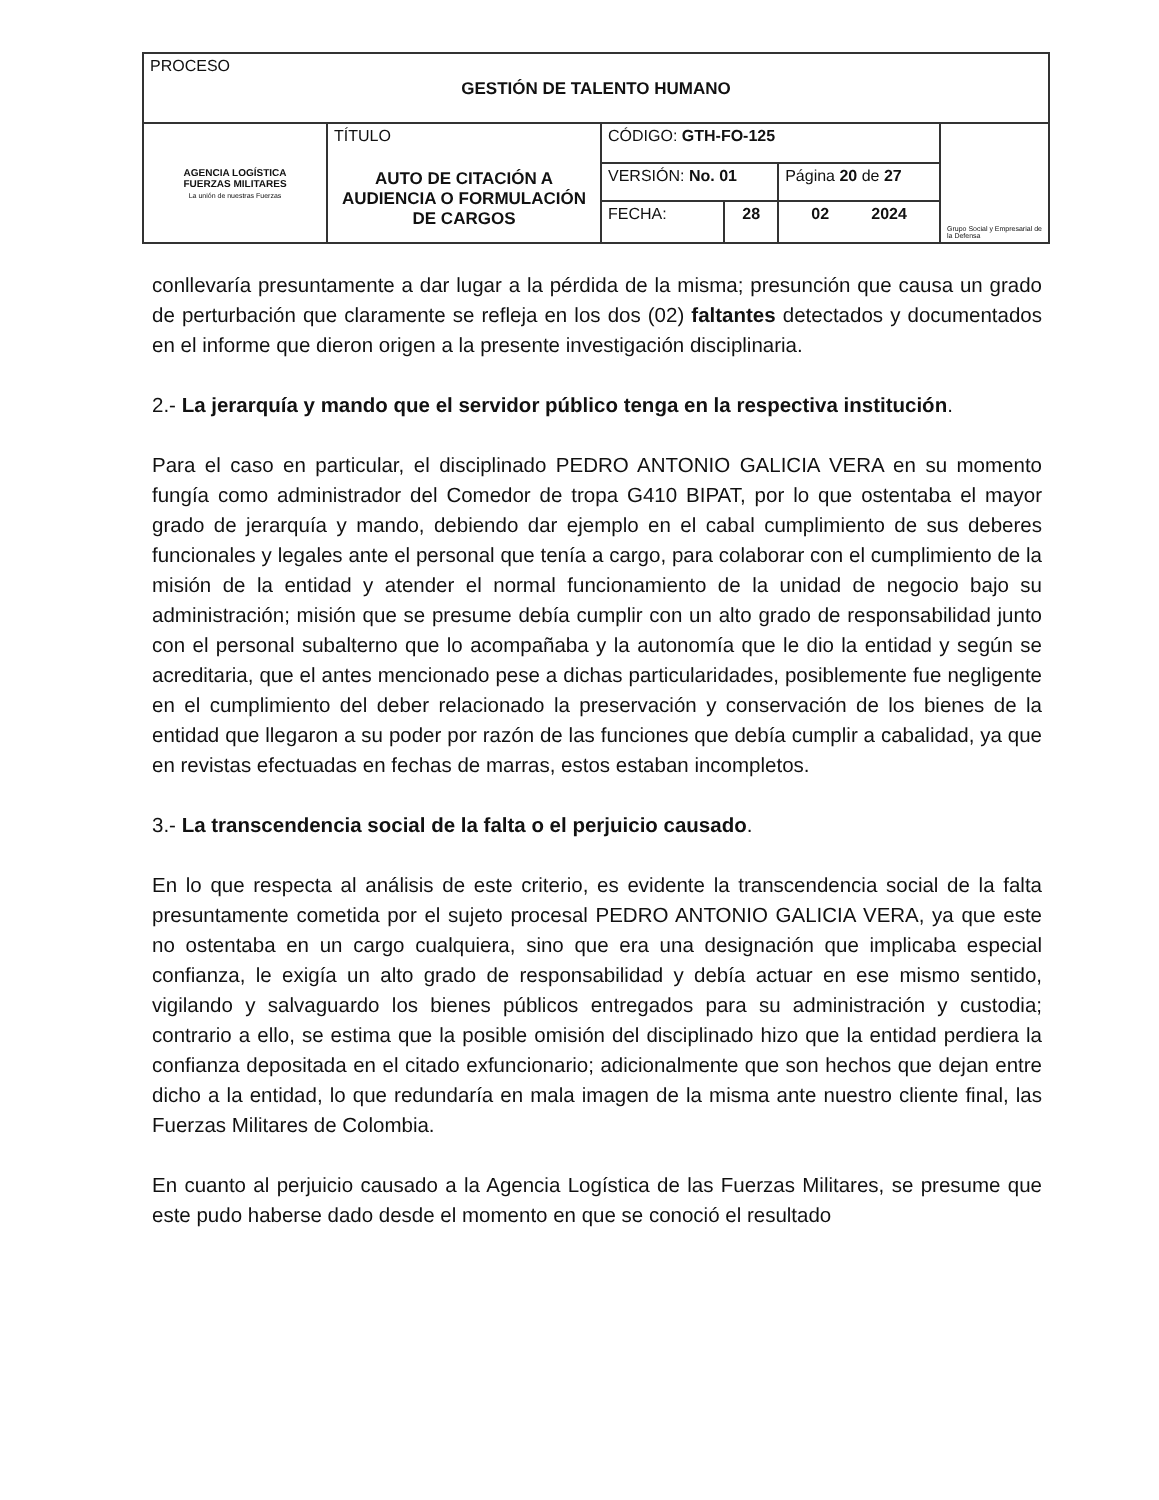| PROCESO GESTIÓN DE TALENTO HUMANO | | | | | |
| AGENCIA LOGÍSTICA FUERZAS MILITARES La unión de nuestras Fuerzas | TÍTULO AUTO DE CITACIÓN A AUDIENCIA O FORMULACIÓN DE CARGOS | CÓDIGO: GTH-FO-125 | | | Grupo Social y Empresarial de la Defensa |
| | | VERSIÓN: No. 01 | | Página 20 de 27 | |
| | | FECHA: | 28 | 02 2024 | |
conllevaría presuntamente a dar lugar a la pérdida de la misma; presunción que causa un grado de perturbación que claramente se refleja en los dos (02) faltantes detectados y documentados en el informe que dieron origen a la presente investigación disciplinaria.
2.- La jerarquía y mando que el servidor público tenga en la respectiva institución.
Para el caso en particular, el disciplinado PEDRO ANTONIO GALICIA VERA en su momento fungía como administrador del Comedor de tropa G410 BIPAT, por lo que ostentaba el mayor grado de jerarquía y mando, debiendo dar ejemplo en el cabal cumplimiento de sus deberes funcionales y legales ante el personal que tenía a cargo, para colaborar con el cumplimiento de la misión de la entidad y atender el normal funcionamiento de la unidad de negocio bajo su administración; misión que se presume debía cumplir con un alto grado de responsabilidad junto con el personal subalterno que lo acompañaba y la autonomía que le dio la entidad y según se acreditaria, que el antes mencionado pese a dichas particularidades, posiblemente fue negligente en el cumplimiento del deber relacionado la preservación y conservación de los bienes de la entidad que llegaron a su poder por razón de las funciones que debía cumplir a cabalidad, ya que en revistas efectuadas en fechas de marras, estos estaban incompletos.
3.- La transcendencia social de la falta o el perjuicio causado.
En lo que respecta al análisis de este criterio, es evidente la transcendencia social de la falta presuntamente cometida por el sujeto procesal PEDRO ANTONIO GALICIA VERA, ya que este no ostentaba en un cargo cualquiera, sino que era una designación que implicaba especial confianza, le exigía un alto grado de responsabilidad y debía actuar en ese mismo sentido, vigilando y salvaguardo los bienes públicos entregados para su administración y custodia; contrario a ello, se estima que la posible omisión del disciplinado hizo que la entidad perdiera la confianza depositada en el citado exfuncionario; adicionalmente que son hechos que dejan entre dicho a la entidad, lo que redundaría en mala imagen de la misma ante nuestro cliente final, las Fuerzas Militares de Colombia.
En cuanto al perjuicio causado a la Agencia Logística de las Fuerzas Militares, se presume que este pudo haberse dado desde el momento en que se conoció el resultado